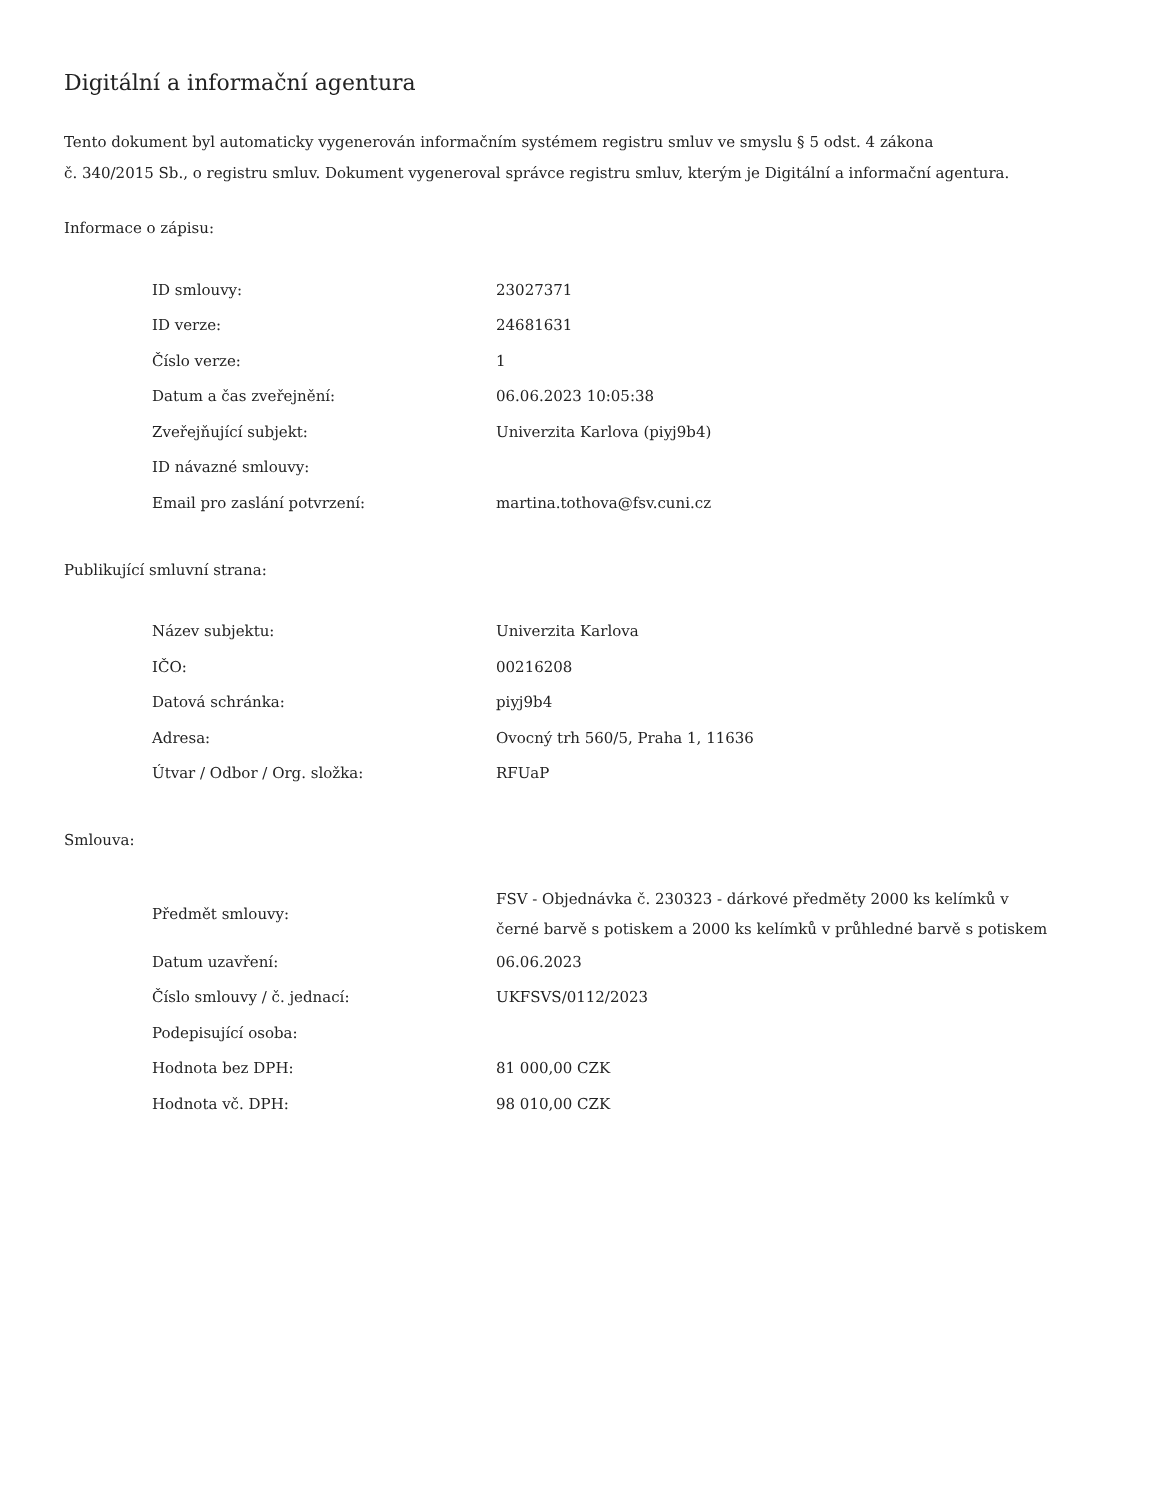Digitální a informační agentura
Tento dokument byl automaticky vygenerován informačním systémem registru smluv ve smyslu § 5 odst. 4 zákona
č. 340/2015 Sb., o registru smluv. Dokument vygeneroval správce registru smluv, kterým je Digitální a informační agentura.
Informace o zápisu:
| ID smlouvy: | 23027371 |
| ID verze: | 24681631 |
| Číslo verze: | 1 |
| Datum a čas zveřejnění: | 06.06.2023 10:05:38 |
| Zveřejňující subjekt: | Univerzita Karlova (piyj9b4) |
| ID návazné smlouvy: | |
| Email pro zaslání potvrzení: | martina.tothova@fsv.cuni.cz |
Publikující smluvní strana:
| Název subjektu: | Univerzita Karlova |
| IČO: | 00216208 |
| Datová schránka: | piyj9b4 |
| Adresa: | Ovocný trh 560/5, Praha 1, 11636 |
| Útvar / Odbor / Org. složka: | RFUaP |
Smlouva:
| Předmět smlouvy: | FSV - Objednávka č. 230323 - dárkové předměty 2000 ks kelímků v černé barvě s potiskem a 2000 ks kelímků v průhledné barvě s potiskem |
| Datum uzavření: | 06.06.2023 |
| Číslo smlouvy / č. jednací: | UKFSVS/0112/2023 |
| Podepisující osoba: | |
| Hodnota bez DPH: | 81 000,00 CZK |
| Hodnota vč. DPH: | 98 010,00 CZK |